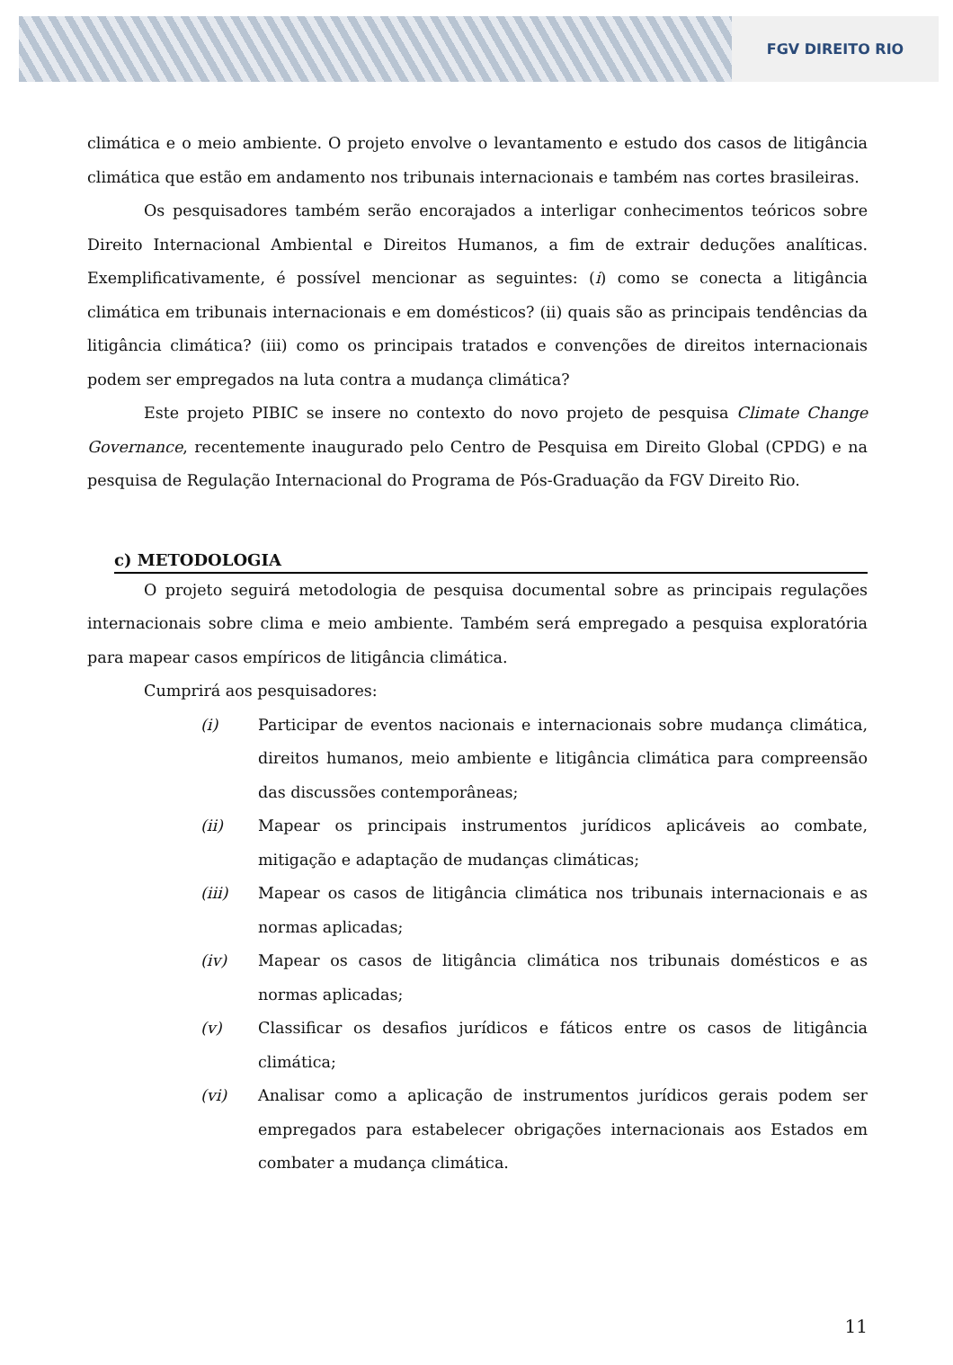FGV DIREITO RIO
climática e o meio ambiente. O projeto envolve o levantamento e estudo dos casos de litigância climática que estão em andamento nos tribunais internacionais e também nas cortes brasileiras.
Os pesquisadores também serão encorajados a interligar conhecimentos teóricos sobre Direito Internacional Ambiental e Direitos Humanos, a fim de extrair deduções analíticas. Exemplificativamente, é possível mencionar as seguintes: (i) como se conecta a litigância climática em tribunais internacionais e em domésticos? (ii) quais são as principais tendências da litigância climática? (iii) como os principais tratados e convenções de direitos internacionais podem ser empregados na luta contra a mudança climática?
Este projeto PIBIC se insere no contexto do novo projeto de pesquisa Climate Change Governance, recentemente inaugurado pelo Centro de Pesquisa em Direito Global (CPDG) e na pesquisa de Regulação Internacional do Programa de Pós-Graduação da FGV Direito Rio.
c) METODOLOGIA
O projeto seguirá metodologia de pesquisa documental sobre as principais regulações internacionais sobre clima e meio ambiente. Também será empregado a pesquisa exploratória para mapear casos empíricos de litigância climática.
Cumprirá aos pesquisadores:
(i) Participar de eventos nacionais e internacionais sobre mudança climática, direitos humanos, meio ambiente e litigância climática para compreensão das discussões contemporâneas;
(ii) Mapear os principais instrumentos jurídicos aplicáveis ao combate, mitigação e adaptação de mudanças climáticas;
(iii) Mapear os casos de litigância climática nos tribunais internacionais e as normas aplicadas;
(iv) Mapear os casos de litigância climática nos tribunais domésticos e as normas aplicadas;
(v) Classificar os desafios jurídicos e fáticos entre os casos de litigância climática;
(vi) Analisar como a aplicação de instrumentos jurídicos gerais podem ser empregados para estabelecer obrigações internacionais aos Estados em combater a mudança climática.
11